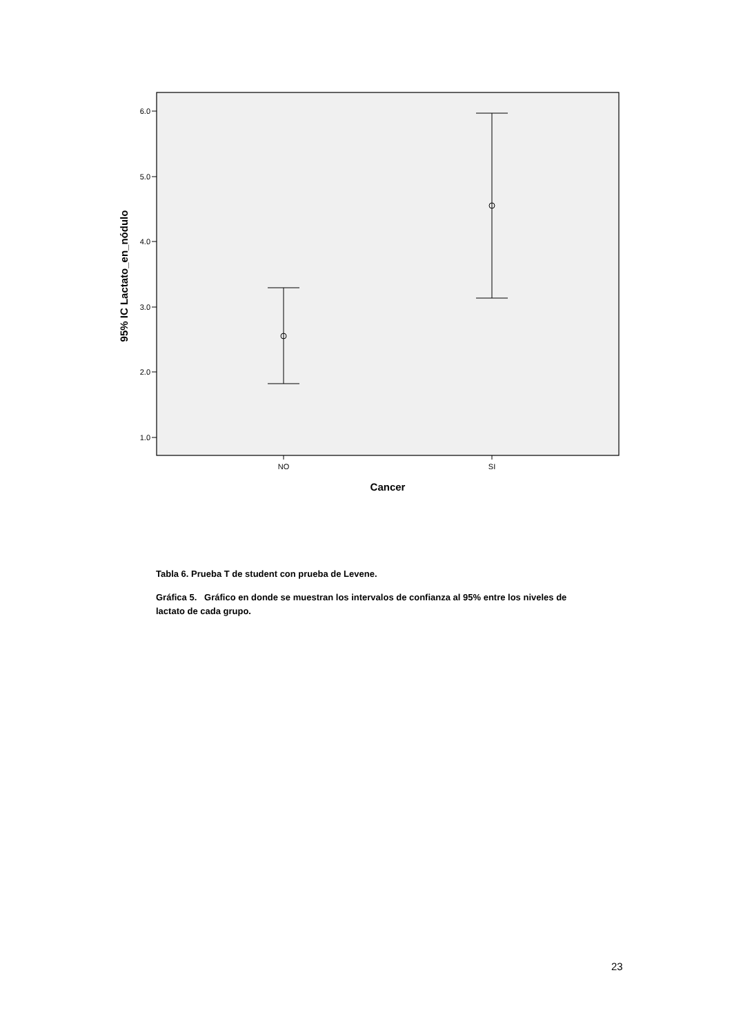6.0
5.0
4.0
3.0
2.0
1.0
NO
SI
Cancer
95% IC Lactato_en_nódulo
Tabla 6. Prueba T de student con prueba de Levene.
Gráfica 5. Gráfico en donde se muestran los intervalos de confianza al 95% entre los niveles de lactato de cada grupo.
23